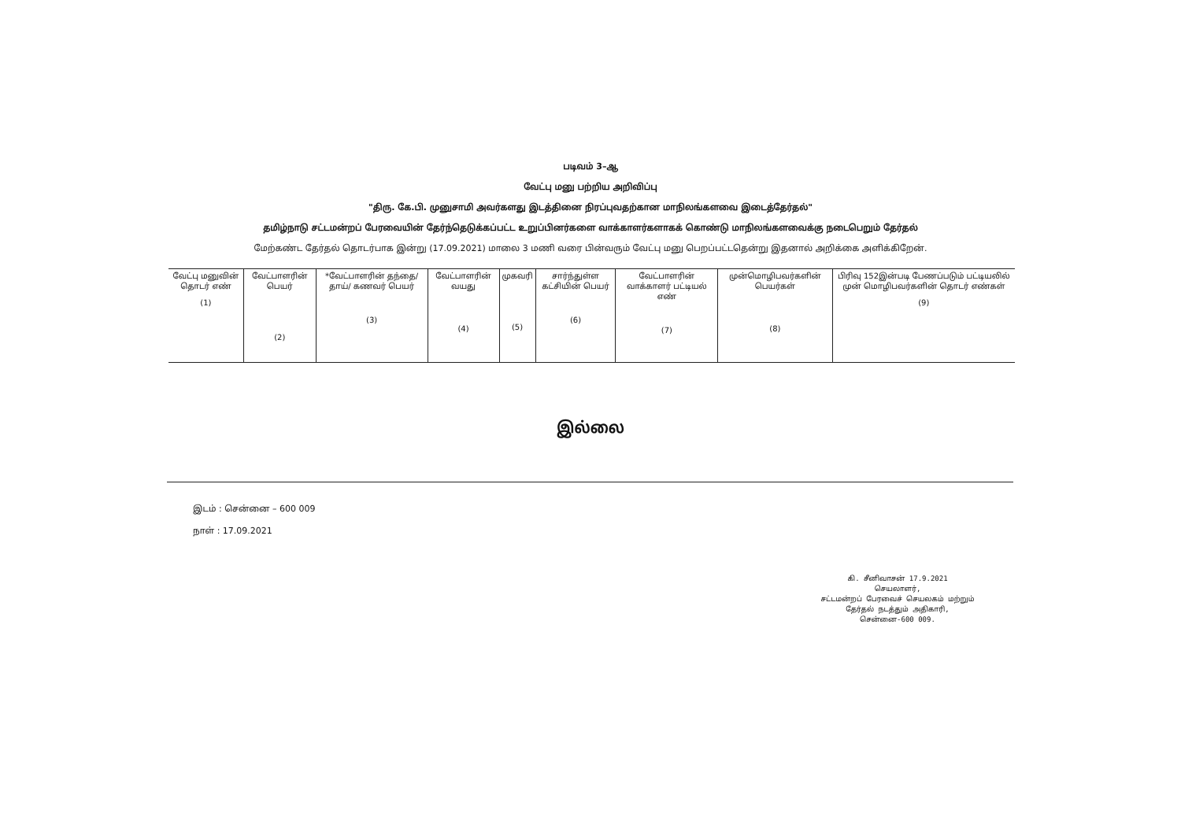படிவம் 3–ஆ
வேட்பு மனு பற்றிய அறிவிப்பு
"திரு. கே.பி. முனுசாமி அவர்களது இடத்தினை நிரப்புவதற்கான மாநிலங்களவை இடைத்தேர்தல்"
தமிழ்நாடு சட்டமன்றப் பேரவையின் தேர்ந்தெடுக்கப்பட்ட உறுப்பினர்களை வாக்காளர்களாகக் கொண்டு மாநிலங்களவைக்கு நடைபெறும் தேர்தல்
மேற்கண்ட தேர்தல் தொடர்பாக இன்று (17.09.2021) மாலை 3 மணி வரை பின்வரும் வேட்பு மனு பெறப்பட்டதென்று இதனால் அறிக்கை அளிக்கிறேன்.
| வேட்பு மனுவின் தொடர் எண் (1) | வேட்பாளரின் பெயர் (2) | *வேட்பாளரின் தந்தை/தாய்/ கணவர் பெயர் (3) | வேட்பாளரின் வயது (4) | முகவரி (5) | சார்ந்துள்ள கட்சியின் பெயர் (6) | வேட்பாளரின் வாக்காளர் பட்டியல் எண் (7) | முன்மொழிபவர்களின் பெயர்கள் (8) | பிரிவு 152இன்படி பேணப்படும் பட்டியலில் முன் மொழிபவர்களின் தொடர் எண்கள் (9) |
| --- | --- | --- | --- | --- | --- | --- | --- | --- |
இல்லை
இடம் : சென்னை – 600 009
நாள் : 17.09.2021
கி. சீனிவாசன் 17.9.2021
செயலாளர்,
சட்டமன்றப் பேரவைச் செயலகம் மற்றும்
தேர்தல் நடத்தும் அதிகாரி,
சென்னை-600 009.